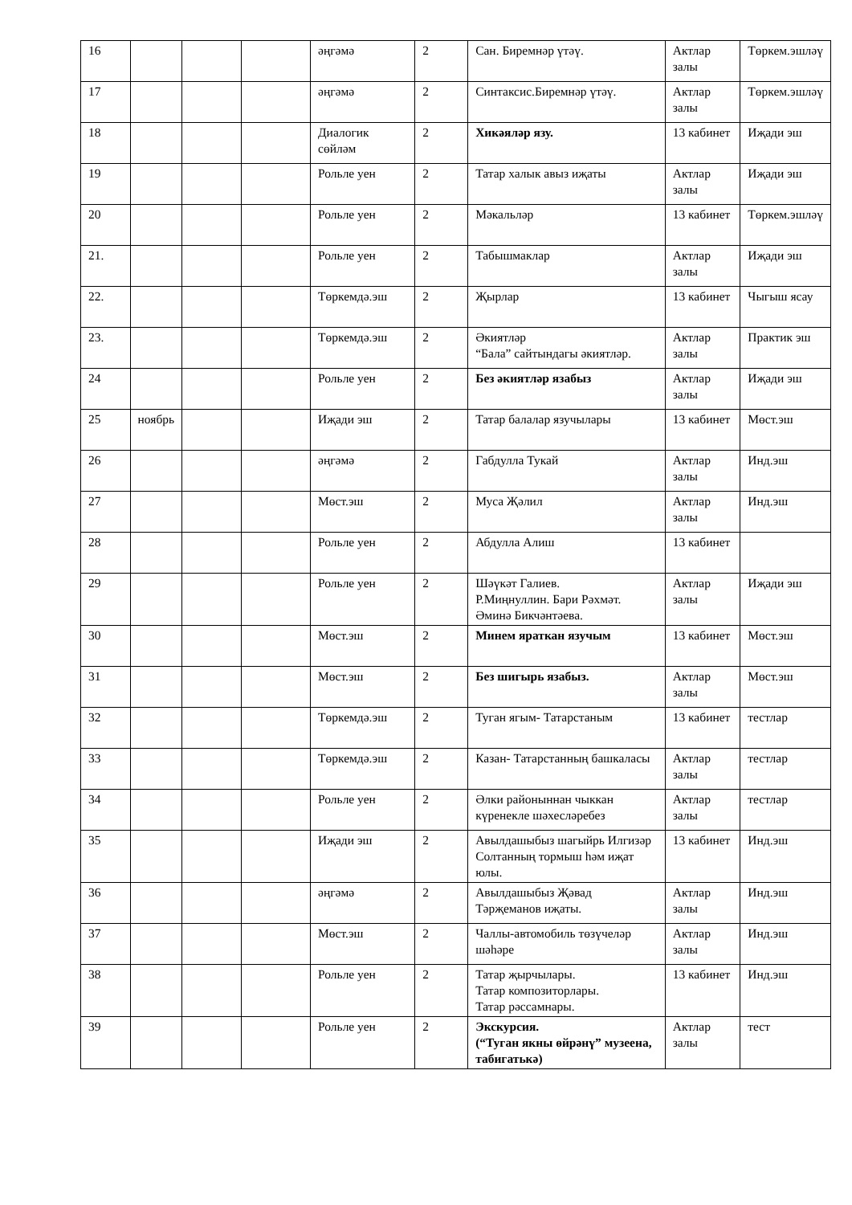| 16 | | | | әңгәмә | 2 | Сан. Биремнәр үтәү. | Актлар залы | Төркем.эшләү |
| 17 | | | | әңгәмә | 2 | Синтаксис.Биремнәр үтәү. | Актлар залы | Төркем.эшләү |
| 18 | | | | Диалогик сөйләм | 2 | Хикәяләр язу. | 13 кабинет | Иҗади эш |
| 19 | | | | Рольле уен | 2 | Татар халык авыз иҗаты | Актлар залы | Иҗади эш |
| 20 | | | | Рольле уен | 2 | Мәкальләр | 13 кабинет | Төркем.эшләү |
| 21. | | | | Рольле уен | 2 | Табышмаклар | Актлар залы | Иҗади эш |
| 22. | | | | Төркемдә.эш | 2 | Җырлар | 13 кабинет | Чыгыш ясау |
| 23. | | | | Төркемдә.эш | 2 | Әкиятләр “Бала” сайтындагы әкиятләр. | Актлар залы | Практик эш |
| 24 | | | | Рольле уен | 2 | Без әкиятләр язабыз | Актлар залы | Иҗади эш |
| 25 | ноябрь | | | Иҗади эш | 2 | Татар балалар язучылары | 13 кабинет | Мөст.эш |
| 26 | | | | әңгәмә | 2 | Габдулла Тукай | Актлар залы | Инд.эш |
| 27 | | | | Мөст.эш | 2 | Муса Җәлил | Актлар залы | Инд.эш |
| 28 | | | | Рольле уен | 2 | Абдулла Алиш | 13 кабинет | |
| 29 | | | | Рольле уен | 2 | Шәүкәт Галиев. Р.Миңнуллин. Бари Рәхмәт. Әминә Бикчәнтәева. | Актлар залы | Иҗади эш |
| 30 | | | | Мөст.эш | 2 | Минем яраткан язучым | 13 кабинет | Мөст.эш |
| 31 | | | | Мөст.эш | 2 | Без шигырь язабыз. | Актлар залы | Мөст.эш |
| 32 | | | | Төркемдә.эш | 2 | Туган ягым- Татарстаным | 13 кабинет | тестлар |
| 33 | | | | Төркемдә.эш | 2 | Казан- Татарстанның башкаласы | Актлар залы | тестлар |
| 34 | | | | Рольле уен | 2 | Әлки районыннан чыккан күренекле шәхесләребез | Актлар залы | тестлар |
| 35 | | | | Иҗади эш | 2 | Авылдашыбыз шагыйрь Илгизәр Солтанның тормыш һәм иҗат юлы. | 13 кабинет | Инд.эш |
| 36 | | | | әңгәмә | 2 | Авылдашыбыз Җәвад Тәрҗеманов иҗаты. | Актлар залы | Инд.эш |
| 37 | | | | Мөст.эш | 2 | Чаллы-автомобиль төзүчеләр шәһәре | Актлар залы | Инд.эш |
| 38 | | | | Рольле уен | 2 | Татар җырчылары. Татар композиторлары. Татар рәссамнары. | 13 кабинет | Инд.эш |
| 39 | | | | Рольле уен | 2 | Экскурсия. (“Туган якны өйрәнү” музеена, табигатькә) | Актлар залы | тест |